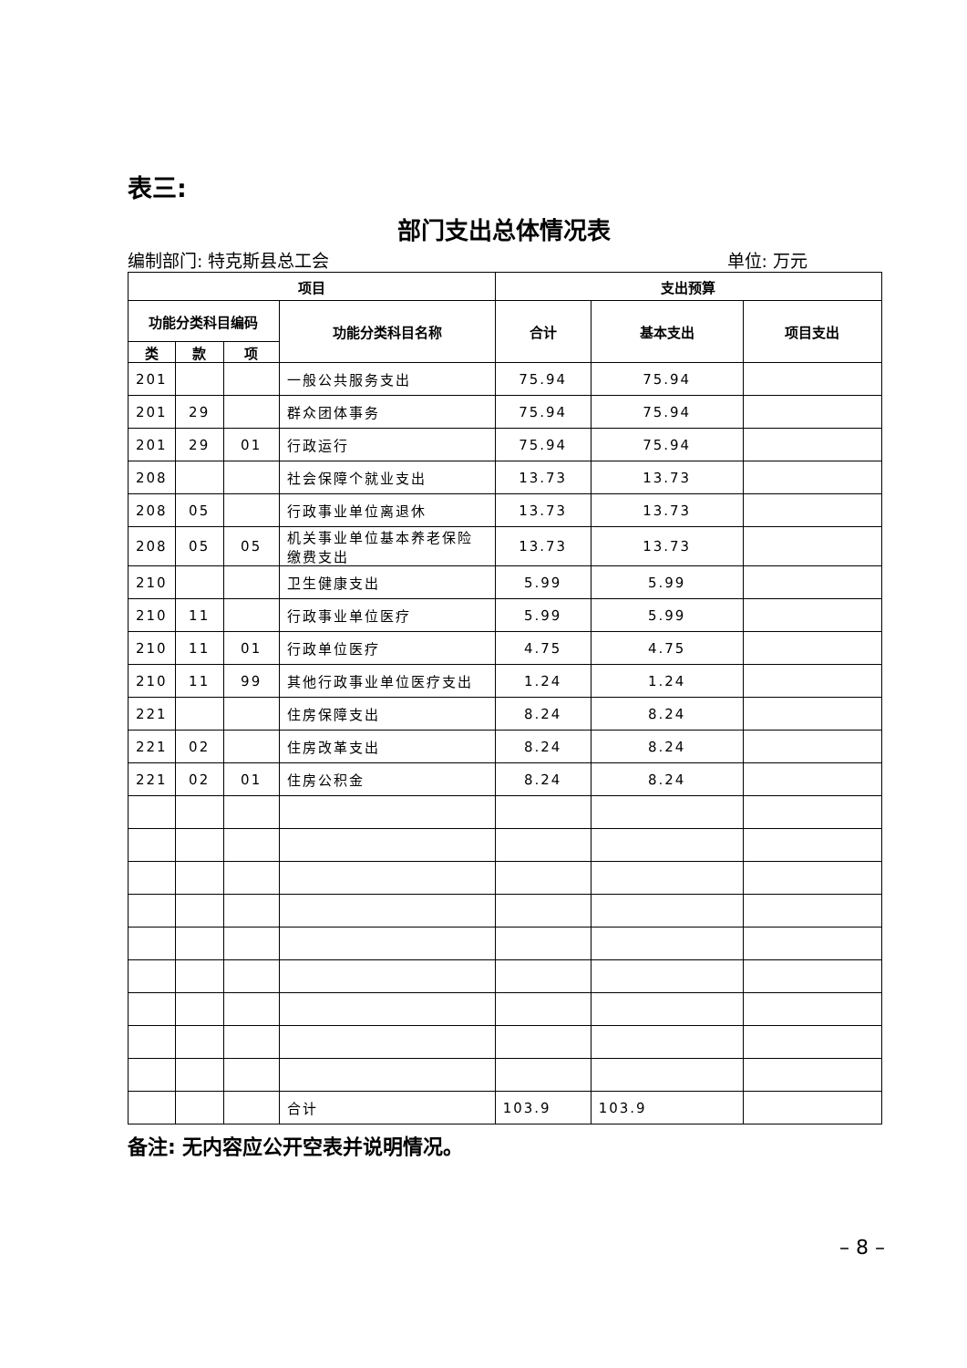表三:
部门支出总体情况表
编制部门: 特克斯县总工会 单位: 万元
| 项目 | | | | 支出预算 | | |
| --- | --- | --- | --- | --- | --- | --- |
| 功能分类科目编码 | | | 功能分类科目名称 | 合计 | 基本支出 | 项目支出 |
| 类 | 款 | 项 | | | | |
| 201 | | | 一般公共服务支出 | 75.94 | 75.94 | |
| 201 | 29 | | 群众团体事务 | 75.94 | 75.94 | |
| 201 | 29 | 01 | 行政运行 | 75.94 | 75.94 | |
| 208 | | | 社会保障个就业支出 | 13.73 | 13.73 | |
| 208 | 05 | | 行政事业单位离退休 | 13.73 | 13.73 | |
| 208 | 05 | 05 | 机关事业单位基本养老保险缴费支出 | 13.73 | 13.73 | |
| 210 | | | 卫生健康支出 | 5.99 | 5.99 | |
| 210 | 11 | | 行政事业单位医疗 | 5.99 | 5.99 | |
| 210 | 11 | 01 | 行政单位医疗 | 4.75 | 4.75 | |
| 210 | 11 | 99 | 其他行政事业单位医疗支出 | 1.24 | 1.24 | |
| 221 | | | 住房保障支出 | 8.24 | 8.24 | |
| 221 | 02 | | 住房改革支出 | 8.24 | 8.24 | |
| 221 | 02 | 01 | 住房公积金 | 8.24 | 8.24 | |
| | | | 合计 | 103.9 | 103.9 | |
备注: 无内容应公开空表并说明情况。
– 8 –